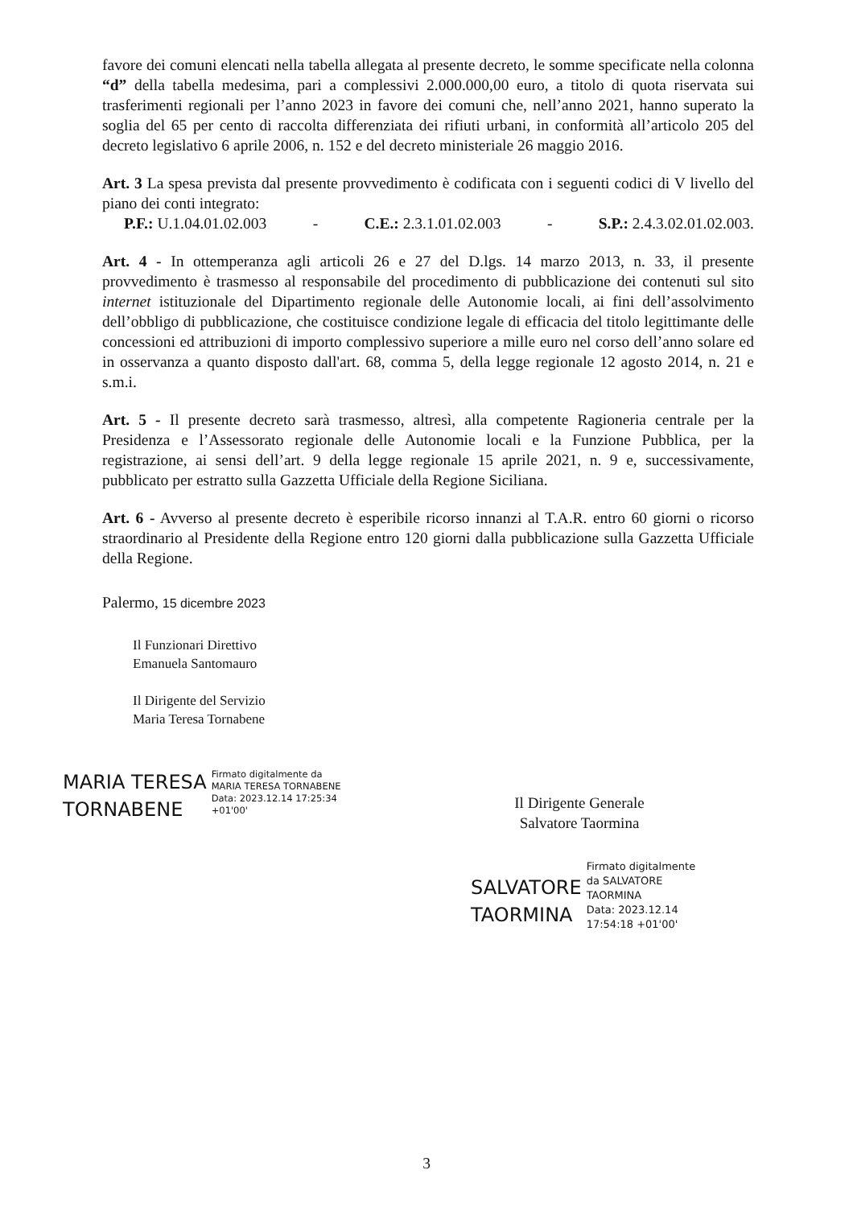favore dei comuni elencati nella tabella allegata al presente decreto, le somme specificate nella colonna “d” della tabella medesima, pari a complessivi 2.000.000,00 euro, a titolo di quota riservata sui trasferimenti regionali per l’anno 2023 in favore dei comuni che, nell’anno 2021, hanno superato la soglia del 65 per cento di raccolta differenziata dei rifiuti urbani, in conformità all’articolo 205 del decreto legislativo 6 aprile 2006, n. 152 e del decreto ministeriale 26 maggio 2016.
Art. 3 La spesa prevista dal presente provvedimento è codificata con i seguenti codici di V livello del piano dei conti integrato:
P.F.: U.1.04.01.02.003 - C.E.: 2.3.1.01.02.003 - S.P.: 2.4.3.02.01.02.003.
Art. 4 - In ottemperanza agli articoli 26 e 27 del D.lgs. 14 marzo 2013, n. 33, il presente provvedimento è trasmesso al responsabile del procedimento di pubblicazione dei contenuti sul sito internet istituzionale del Dipartimento regionale delle Autonomie locali, ai fini dell’assolvimento dell’obbligo di pubblicazione, che costituisce condizione legale di efficacia del titolo legittimante delle concessioni ed attribuzioni di importo complessivo superiore a mille euro nel corso dell’anno solare ed in osservanza a quanto disposto dall'art. 68, comma 5, della legge regionale 12 agosto 2014, n. 21 e s.m.i.
Art. 5 - Il presente decreto sarà trasmesso, altresì, alla competente Ragioneria centrale per la Presidenza e l’Assessorato regionale delle Autonomie locali e la Funzione Pubblica, per la registrazione, ai sensi dell’art. 9 della legge regionale 15 aprile 2021, n. 9 e, successivamente, pubblicato per estratto sulla Gazzetta Ufficiale della Regione Siciliana.
Art. 6 - Avverso al presente decreto è esperibile ricorso innanzi al T.A.R. entro 60 giorni o ricorso straordinario al Presidente della Regione entro 120 giorni dalla pubblicazione sulla Gazzetta Ufficiale della Regione.
Palermo, 15 dicembre 2023
Il Funzionari Direttivo
Emanuela Santomauro
Il Dirigente del Servizio
Maria Teresa Tornabene
MARIA TERESA
TORNABENE
Firmato digitalmente da
MARIA TERESA TORNABENE
Data: 2023.12.14 17:25:34
+01'00'
Il Dirigente Generale
Salvatore Taormina
SALVATORE
TAORMINA
Firmato digitalmente
da SALVATORE
TAORMINA
Data: 2023.12.14
17:54:18 +01'00'
3